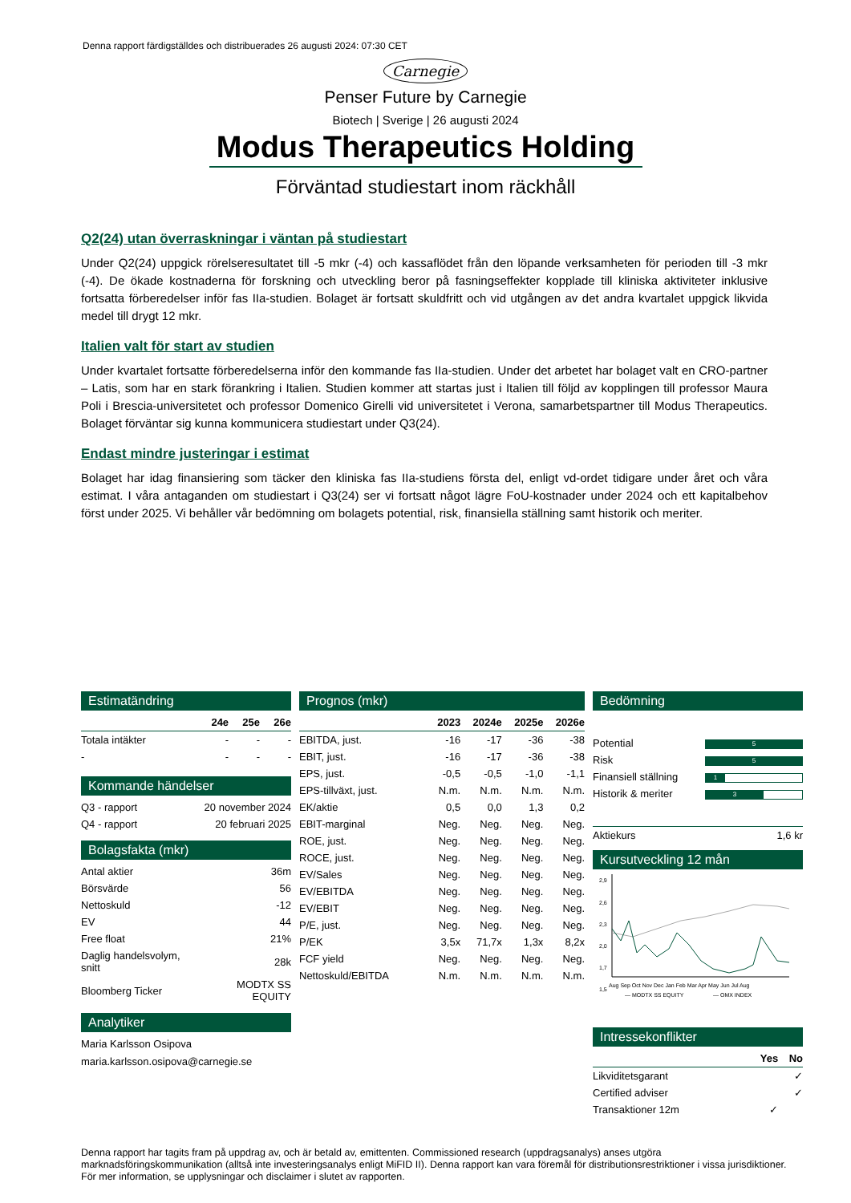Denna rapport färdigställdes och distribuerades 26 augusti 2024: 07:30 CET
Carnegie
Penser Future by Carnegie
Biotech | Sverige | 26 augusti 2024
Modus Therapeutics Holding
Förväntad studiestart inom räckhåll
Q2(24) utan överraskningar i väntan på studiestart
Under Q2(24) uppgick rörelseresultatet till -5 mkr (-4) och kassaflödet från den löpande verksamheten för perioden till -3 mkr (-4). De ökade kostnaderna för forskning och utveckling beror på fasningseffekter kopplade till kliniska aktiviteter inklusive fortsatta förberedelser inför fas IIa-studien. Bolaget är fortsatt skuldfritt och vid utgången av det andra kvartalet uppgick likvida medel till drygt 12 mkr.
Italien valt för start av studien
Under kvartalet fortsatte förberedelserna inför den kommande fas IIa-studien. Under det arbetet har bolaget valt en CRO-partner – Latis, som har en stark förankring i Italien. Studien kommer att startas just i Italien till följd av kopplingen till professor Maura Poli i Brescia-universitetet och professor Domenico Girelli vid universitetet i Verona, samarbetspartner till Modus Therapeutics. Bolaget förväntar sig kunna kommunicera studiestart under Q3(24).
Endast mindre justeringar i estimat
Bolaget har idag finansiering som täcker den kliniska fas IIa-studiens första del, enligt vd-ordet tidigare under året och våra estimat. I våra antaganden om studiestart i Q3(24) ser vi fortsatt något lägre FoU-kostnader under 2024 och ett kapitalbehov först under 2025. Vi behåller vår bedömning om bolagets potential, risk, finansiella ställning samt historik och meriter.
Estimatändring
| | 24e | 25e | 26e |
| --- | --- | --- | --- |
| Totala intäkter | - | - | - |
| - | - | - | - |
Kommande händelser
| Q3 - rapport | 20 november 2024 |
| Q4 - rapport | 20 februari 2025 |
Bolagsfakta (mkr)
| Antal aktier | 36m |
| Börsvärde | 56 |
| Nettoskuld | -12 |
| EV | 44 |
| Free float | 21% |
| Daglig handelsvolym, snitt | 28k |
| Bloomberg Ticker | MODTX SS EQUITY |
Analytiker
Maria Karlsson Osipova
maria.karlsson.osipova@carnegie.se
Prognos (mkr)
| | 2023 | 2024e | 2025e | 2026e |
| --- | --- | --- | --- | --- |
| EBITDA, just. | -16 | -17 | -36 | -38 |
| EBIT, just. | -16 | -17 | -36 | -38 |
| EPS, just. | -0,5 | -0,5 | -1,0 | -1,1 |
| EPS-tillväxt, just. | N.m. | N.m. | N.m. | N.m. |
| EK/aktie | 0,5 | 0,0 | 1,3 | 0,2 |
| EBIT-marginal | Neg. | Neg. | Neg. | Neg. |
| ROE, just. | Neg. | Neg. | Neg. | Neg. |
| ROCE, just. | Neg. | Neg. | Neg. | Neg. |
| EV/Sales | Neg. | Neg. | Neg. | Neg. |
| EV/EBITDA | Neg. | Neg. | Neg. | Neg. |
| EV/EBIT | Neg. | Neg. | Neg. | Neg. |
| P/E, just. | Neg. | Neg. | Neg. | Neg. |
| P/EK | 3,5x | 71,7x | 1,3x | 8,2x |
| FCF yield | Neg. | Neg. | Neg. | Neg. |
| Nettoskuld/EBITDA | N.m. | N.m. | N.m. | N.m. |
Bedömning
| Potential | 5 |
| Risk | 5 |
| Finansiell ställning | 1 |
| Historik & meriter | 3 |
| Aktiekurs | 1,6 kr |
Kursutveckling 12 mån
2,9
2,6
2,3
2,0
1,7
1,5
Aug Sep Oct Nov Dec Jan Feb Mar Apr May Jun Jul Aug
— MODTX SS EQUITY
— OMX INDEX
Intressekonflikter
| | Yes | No |
| --- | --- | --- |
| Likviditetsgarant | | ✓ |
| Certified adviser | | ✓ |
| Transaktioner 12m | ✓ | |
Denna rapport har tagits fram på uppdrag av, och är betald av, emittenten. Commissioned research (uppdragsanalys) anses utgöra marknadsföringskommunikation (alltså inte investeringsanalys enligt MiFID II). Denna rapport kan vara föremål för distributionsrestriktioner i vissa jurisdiktioner. För mer information, se upplysningar och disclaimer i slutet av rapporten.